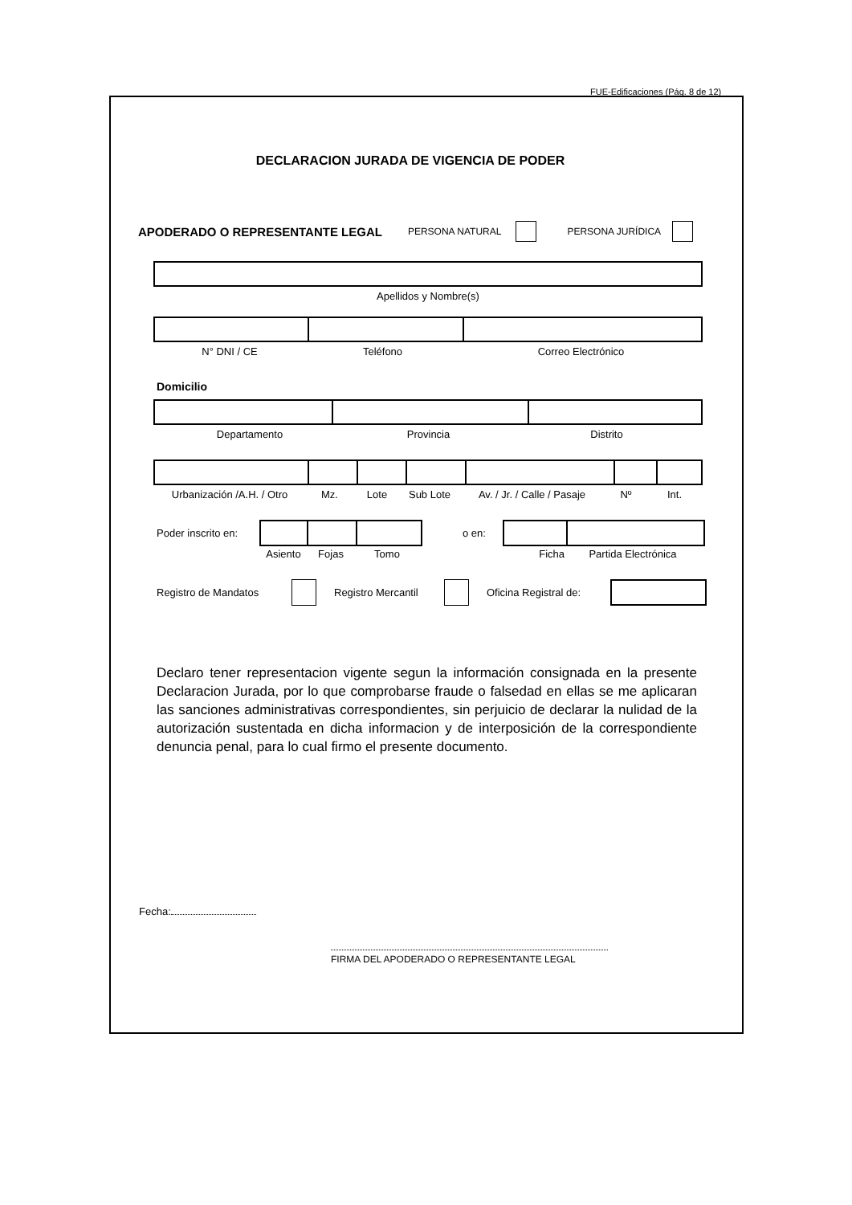FUE-Edificaciones (Pág. 8 de 12)
DECLARACION JURADA DE VIGENCIA DE PODER
APODERADO O REPRESENTANTE LEGAL PERSONA NATURAL PERSONA JURÍDICA
Apellidos y Nombre(s)
N° DNI / CE Teléfono Correo Electrónico
Domicilio
Departamento Provincia Distrito
Urbanización /A.H. / Otro Mz. Lote Sub Lote Av. / Jr. / Calle / Pasaje Nº Int.
Poder inscrito en:
o en:
Asiento Fojas Tomo Ficha Partida Electrónica
Registro de Mandatos Registro Mercantil Oficina Registral de:
Declaro tener representacion vigente segun la información consignada en la presente Declaracion Jurada, por lo que comprobarse fraude o falsedad en ellas se me aplicaran las sanciones administrativas correspondientes, sin perjuicio de declarar la nulidad de la autorización sustentada en dicha informacion y de interposición de la correspondiente denuncia penal, para lo cual firmo el presente documento.
Fecha:
FIRMA DEL APODERADO O REPRESENTANTE LEGAL